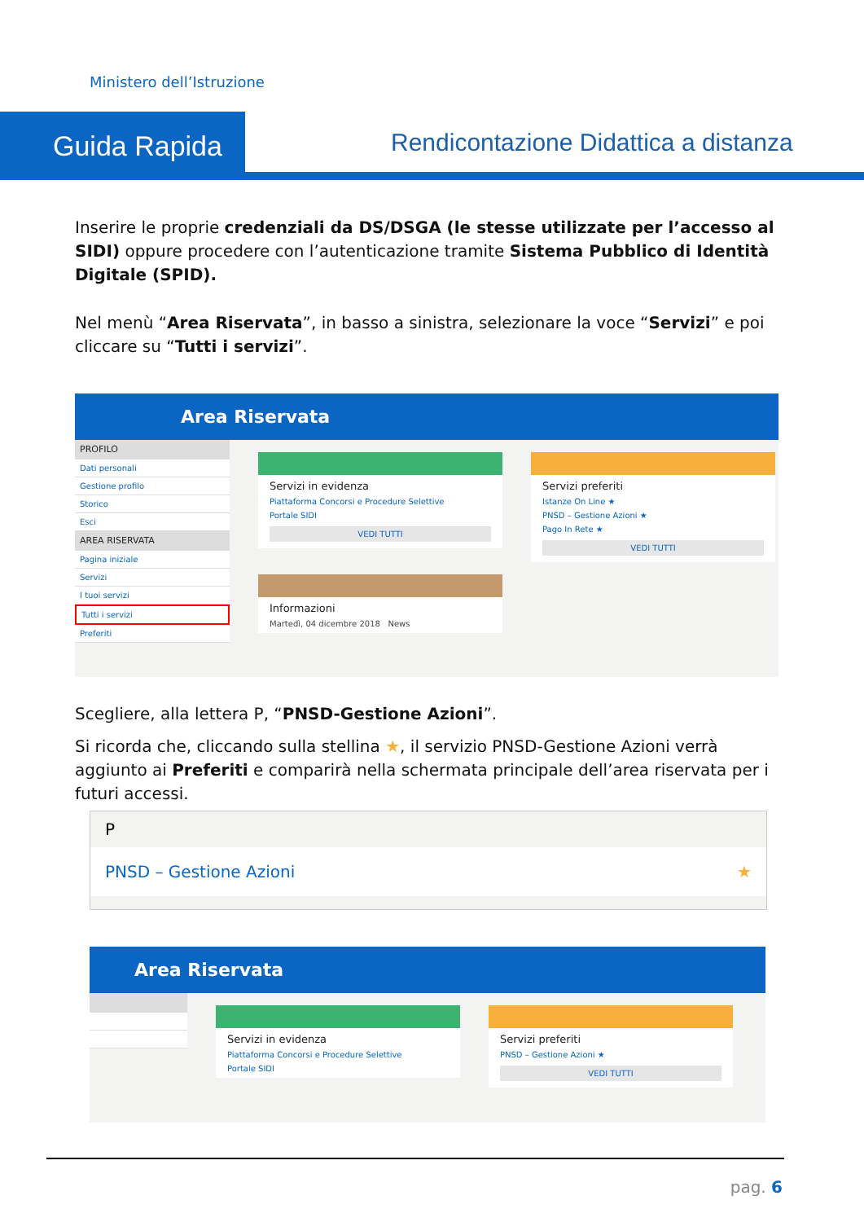Ministero dell’Istruzione
Guida Rapida
Rendicontazione Didattica a distanza
Inserire le proprie credenziali da DS/DSGA (le stesse utilizzate per l’accesso al SIDI) oppure procedere con l’autenticazione tramite Sistema Pubblico di Identità Digitale (SPID).
Nel menù “Area Riservata”, in basso a sinistra, selezionare la voce “Servizi” e poi cliccare su “Tutti i servizi”.
Area Riservata
PROFILO
Dati personali
Gestione profilo
Storico
Esci
AREA RISERVATA
Pagina iniziale
Servizi
I tuoi servizi
Tutti i servizi
Preferiti
Servizi in evidenza
Piattaforma Concorsi e Procedure Selettive
Portale SIDI
VEDI TUTTI
Servizi preferiti
Istanze On Line ★
PNSD – Gestione Azioni ★
Pago In Rete ★
VEDI TUTTI
Informazioni
Martedì, 04 dicembre 2018 News
Scegliere, alla lettera P, “PNSD-Gestione Azioni”.
Si ricorda che, cliccando sulla stellina ★, il servizio PNSD-Gestione Azioni verrà aggiunto ai Preferiti e comparirà nella schermata principale dell’area riservata per i futuri accessi.
P
PNSD – Gestione Azioni ★
Area Riservata
Servizi in evidenza
Piattaforma Concorsi e Procedure Selettive
Portale SIDI
Servizi preferiti
PNSD – Gestione Azioni ★
VEDI TUTTI
pag. 6